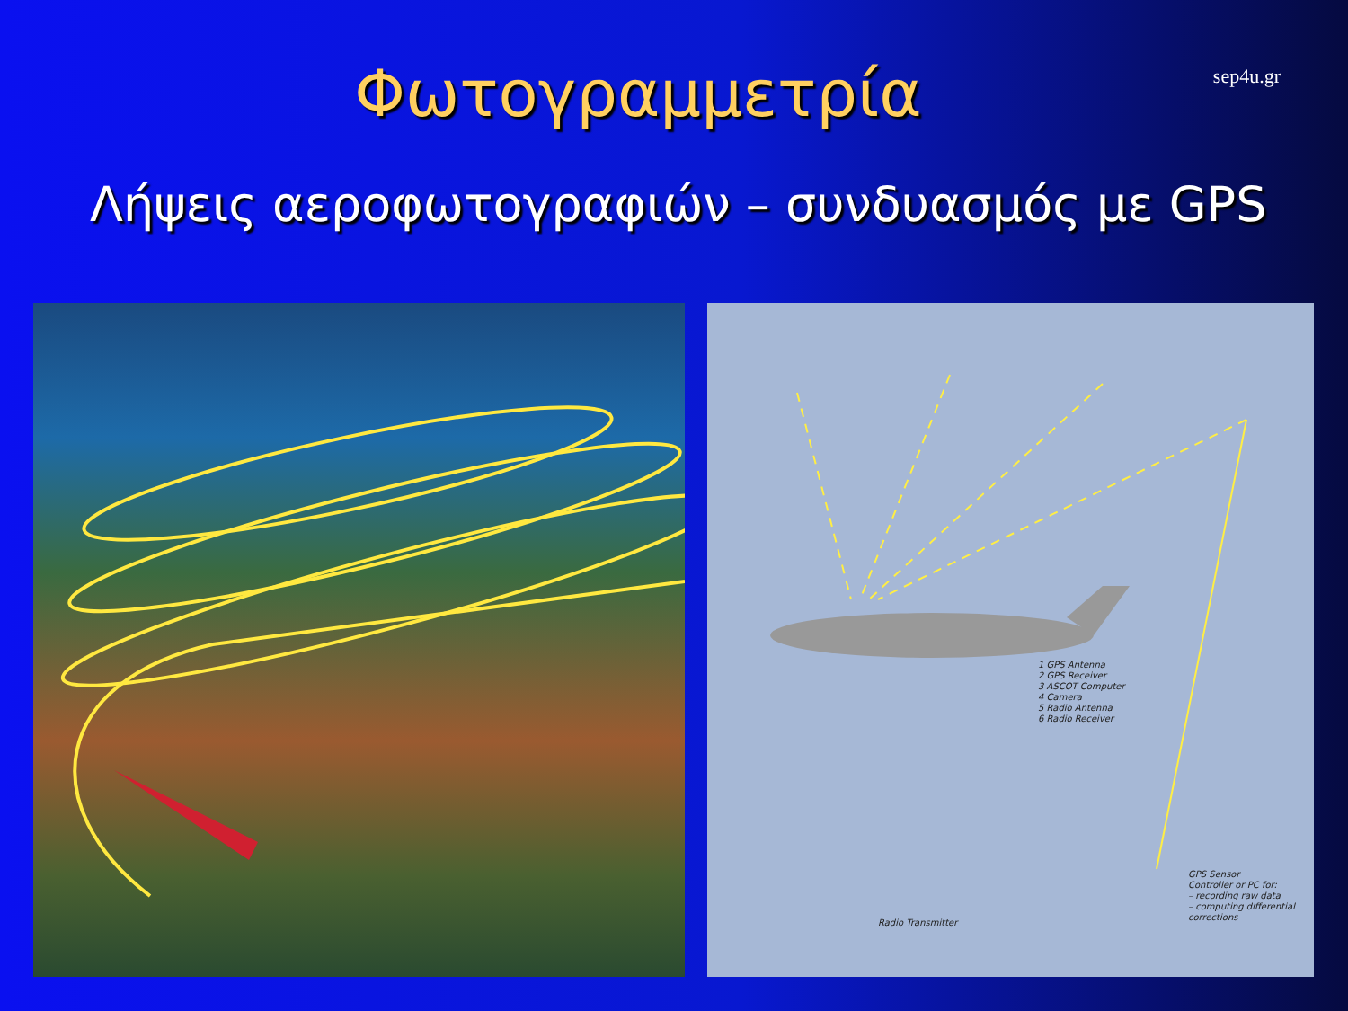sep4u.gr
Φωτογραμμετρία
Λήψεις αεροφωτογραφιών – συνδυασμός με GPS
1 GPS Antenna
2 GPS Receiver
3 ASCOT Computer
4 Camera
5 Radio Antenna
6 Radio Receiver
Radio Transmitter
GPS Sensor
Controller or PC for:
– recording raw data
– computing differential
corrections